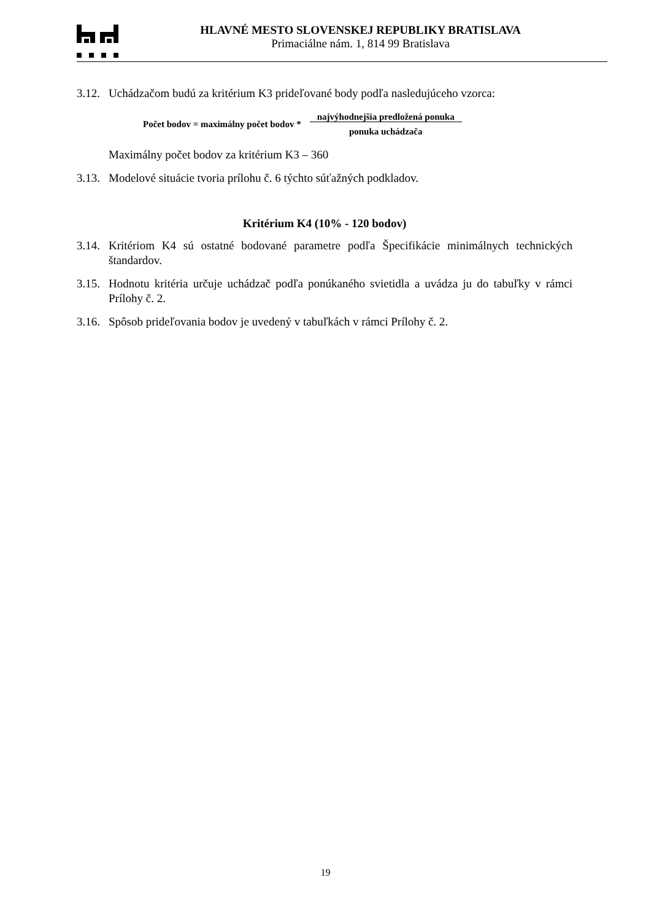HLAVNÉ MESTO SLOVENSKEJ REPUBLIKY BRATISLAVA
Primaciálne nám. 1, 814 99 Bratislava
3.12. Uchádzačom budú za kritérium K3 prideľované body podľa nasledujúceho vzorca:
Počet bodov = maximálny počet bodov * najvýhodnejšia predložená ponuka
ponuka uchádzača
Maximálny počet bodov za kritérium K3 – 360
3.13. Modelové situácie tvoria prílohu č. 6 týchto súťažných podkladov.
Kritérium K4 (10% - 120 bodov)
3.14. Kritériom K4 sú ostatné bodované parametre podľa Špecifikácie minimálnych technických štandardov.
3.15. Hodnotu kritéria určuje uchádzač podľa ponúkaného svietidla a uvádza ju do tabuľky v rámci Prílohy č. 2.
3.16. Spôsob prideľovania bodov je uvedený v tabuľkách v rámci Prílohy č. 2.
19